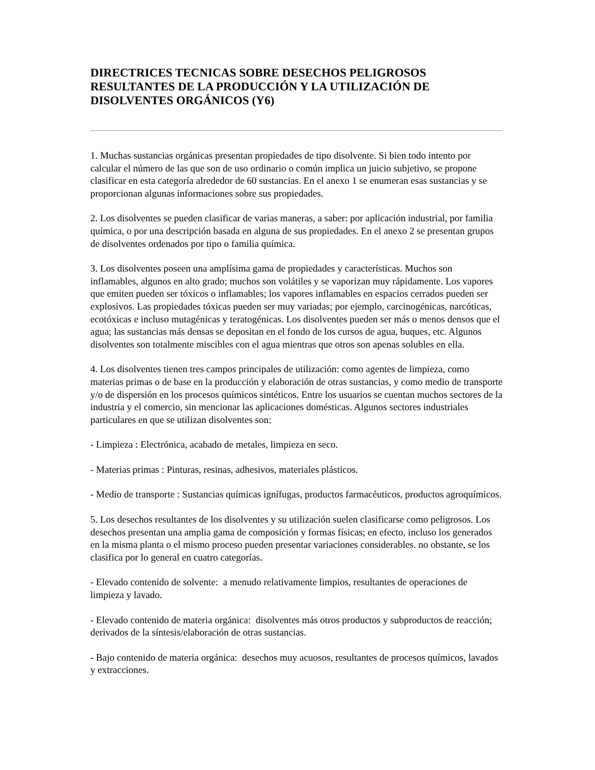DIRECTRICES TECNICAS SOBRE DESECHOS PELIGROSOS RESULTANTES DE LA PRODUCCIÓN Y LA UTILIZACIÓN DE DISOLVENTES ORGÁNICOS (Y6)
1. Muchas sustancias orgánicas presentan propiedades de tipo disolvente. Si bien todo intento por calcular el número de las que son de uso ordinario o común implica un juicio subjetivo, se propone clasificar en esta categoría alrededor de 60 sustancias. En el anexo 1 se enumeran esas sustancias y se proporcionan algunas informaciones sobre sus propiedades.
2. Los disolventes se pueden clasificar de varias maneras, a saber: por aplicación industrial, por familia química, o por una descripción basada en alguna de sus propiedades. En el anexo 2 se presentan grupos de disolventes ordenados por tipo o familia química.
3. Los disolventes poseen una amplísima gama de propiedades y características. Muchos son inflamables, algunos en alto grado; muchos son volátiles y se vaporizan muy rápidamente. Los vapores que emiten pueden ser tóxicos o inflamables; los vapores inflamables en espacios cerrados pueden ser explosivos. Las propiedades tóxicas pueden ser muy variadas; por ejemplo, carcinogénicas, narcóticas, ecotóxicas e incluso mutagénicas y teratogénicas. Los disolventes pueden ser más o menos densos que el agua; las sustancias más densas se depositan en el fondo de los cursos de agua, buques, etc. Algunos disolventes son totalmente miscibles con el agua mientras que otros son apenas solubles en ella.
4. Los disolventes tienen tres campos principales de utilización: como agentes de limpieza, como materias primas o de base en la producción y elaboración de otras sustancias, y como medio de transporte y/o de dispersión en los procesos químicos sintéticos. Entre los usuarios se cuentan muchos sectores de la industria y el comercio, sin mencionar las aplicaciones domésticas. Algunos sectores industriales particulares en que se utilizan disolventes son:
- Limpieza : Electrónica, acabado de metales, limpieza en seco.
- Materias primas : Pinturas, resinas, adhesivos, materiales plásticos.
- Medio de transporte : Sustancias químicas ignífugas, productos farmacéuticos, productos agroquímicos.
5. Los desechos resultantes de los disolventes y su utilización suelen clasificarse como peligrosos. Los desechos presentan una amplia gama de composición y formas físicas; en efecto, incluso los generados en la misma planta o el mismo proceso pueden presentar variaciones considerables. no obstante, se los clasifica por lo general en cuatro categorías.
- Elevado contenido de solvente: a menudo relativamente limpios, resultantes de operaciones de limpieza y lavado.
- Elevado contenido de materia orgánica: disolventes más otros productos y subproductos de reacción; derivados de la síntesis/elaboración de otras sustancias.
- Bajo contenido de materia orgánica: desechos muy acuosos, resultantes de procesos químicos, lavados y extracciones.